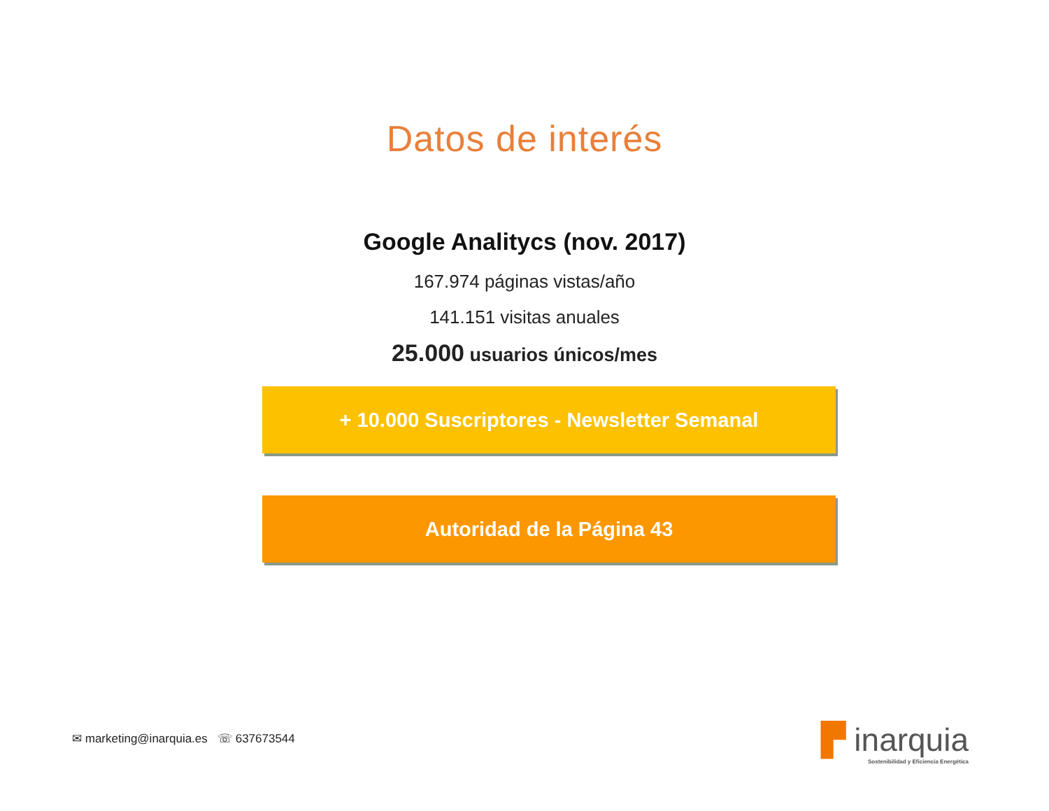Datos de interés
Google Analitycs (nov. 2017)
167.974 páginas vistas/año
141.151 visitas anuales
25.000 usuarios únicos/mes
+ 10.000 Suscriptores - Newsletter Semanal
Autoridad de la Página 43
✉ marketing@inarquia.es ☏ 637673544
▛ inarquia
Sostenibilidad y Eficiencia Energética